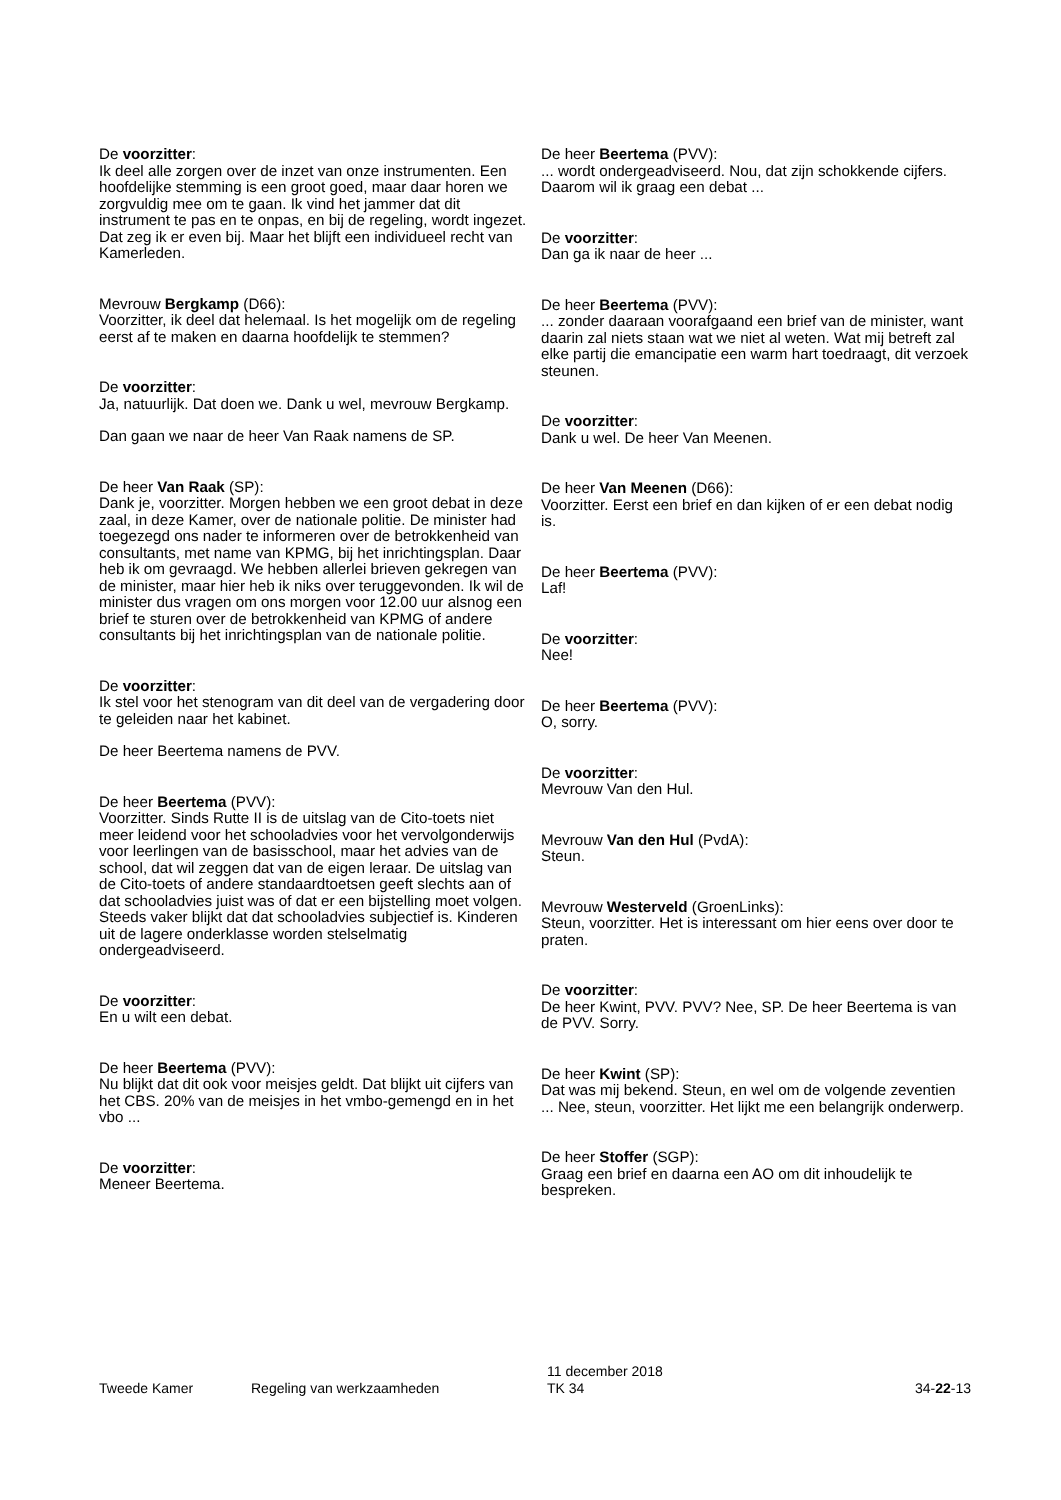De voorzitter:
Ik deel alle zorgen over de inzet van onze instrumenten. Een hoofdelijke stemming is een groot goed, maar daar horen we zorgvuldig mee om te gaan. Ik vind het jammer dat dit instrument te pas en te onpas, en bij de regeling, wordt ingezet. Dat zeg ik er even bij. Maar het blijft een individueel recht van Kamerleden.
Mevrouw Bergkamp (D66):
Voorzitter, ik deel dat helemaal. Is het mogelijk om de regeling eerst af te maken en daarna hoofdelijk te stemmen?
De voorzitter:
Ja, natuurlijk. Dat doen we. Dank u wel, mevrouw Bergkamp.
Dan gaan we naar de heer Van Raak namens de SP.
De heer Van Raak (SP):
Dank je, voorzitter. Morgen hebben we een groot debat in deze zaal, in deze Kamer, over de nationale politie. De minister had toegezegd ons nader te informeren over de betrokkenheid van consultants, met name van KPMG, bij het inrichtingsplan. Daar heb ik om gevraagd. We hebben allerlei brieven gekregen van de minister, maar hier heb ik niks over teruggevonden. Ik wil de minister dus vragen om ons morgen voor 12.00 uur alsnog een brief te sturen over de betrokkenheid van KPMG of andere consultants bij het inrichtingsplan van de nationale politie.
De voorzitter:
Ik stel voor het stenogram van dit deel van de vergadering door te geleiden naar het kabinet.
De heer Beertema namens de PVV.
De heer Beertema (PVV):
Voorzitter. Sinds Rutte II is de uitslag van de Cito-toets niet meer leidend voor het schooladvies voor het vervolgonderwijs voor leerlingen van de basisschool, maar het advies van de school, dat wil zeggen dat van de eigen leraar. De uitslag van de Cito-toets of andere standaardtoetsen geeft slechts aan of dat schooladvies juist was of dat er een bijstelling moet volgen. Steeds vaker blijkt dat dat schooladvies subjectief is. Kinderen uit de lagere onderklasse worden stelselmatig ondergeadviseerd.
De voorzitter:
En u wilt een debat.
De heer Beertema (PVV):
Nu blijkt dat dit ook voor meisjes geldt. Dat blijkt uit cijfers van het CBS. 20% van de meisjes in het vmbo-gemengd en in het vbo ...
De voorzitter:
Meneer Beertema.
De heer Beertema (PVV):
... wordt ondergeadviseerd. Nou, dat zijn schokkende cijfers. Daarom wil ik graag een debat ...
De voorzitter:
Dan ga ik naar de heer ...
De heer Beertema (PVV):
... zonder daaraan voorafgaand een brief van de minister, want daarin zal niets staan wat we niet al weten. Wat mij betreft zal elke partij die emancipatie een warm hart toedraagt, dit verzoek steunen.
De voorzitter:
Dank u wel. De heer Van Meenen.
De heer Van Meenen (D66):
Voorzitter. Eerst een brief en dan kijken of er een debat nodig is.
De heer Beertema (PVV):
Laf!
De voorzitter:
Nee!
De heer Beertema (PVV):
O, sorry.
De voorzitter:
Mevrouw Van den Hul.
Mevrouw Van den Hul (PvdA):
Steun.
Mevrouw Westerveld (GroenLinks):
Steun, voorzitter. Het is interessant om hier eens over door te praten.
De voorzitter:
De heer Kwint, PVV. PVV? Nee, SP. De heer Beertema is van de PVV. Sorry.
De heer Kwint (SP):
Dat was mij bekend. Steun, en wel om de volgende zeventien ... Nee, steun, voorzitter. Het lijkt me een belangrijk onderwerp.
De heer Stoffer (SGP):
Graag een brief en daarna een AO om dit inhoudelijk te bespreken.
Tweede Kamer Regeling van werkzaamheden
11 december 2018
TK 34
34-22-13